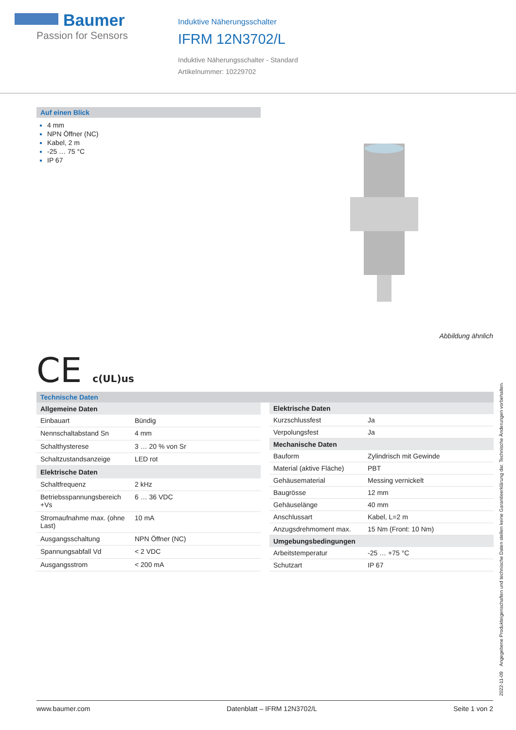Baumer
Passion for Sensors
Induktive Näherungsschalter
IFRM 12N3702/L
Induktive Näherungsschalter - Standard
Artikelnummer: 10229702
Auf einen Blick
4 mm
NPN Öffner (NC)
Kabel, 2 m
-25 … 75 °C
IP 67
Abbildung ähnlich
CE c(UL)us
Technische Daten
| Allgemeine Daten | |
| --- | --- |
| Einbauart | Bündig |
| Nennschaltabstand Sn | 4 mm |
| Schalthysterese | 3 … 20 % von Sr |
| Schaltzustandsanzeige | LED rot |
| Elektrische Daten | |
| Schaltfrequenz | 2 kHz |
| Betriebsspannungsbereich +Vs | 6 … 36 VDC |
| Stromaufnahme max. (ohne Last) | 10 mA |
| Ausgangsschaltung | NPN Öffner (NC) |
| Spannungsabfall Vd | < 2 VDC |
| Ausgangsstrom | < 200 mA |
| Elektrische Daten | |
| --- | --- |
| Kurzschlussfest | Ja |
| Verpolungsfest | Ja |
| Mechanische Daten | |
| Bauform | Zylindrisch mit Gewinde |
| Material (aktive Fläche) | PBT |
| Gehäusematerial | Messing vernickelt |
| Baugrösse | 12 mm |
| Gehäuselänge | 40 mm |
| Anschlussart | Kabel, L=2 m |
| Anzugsdrehmoment max. | 15 Nm (Front: 10 Nm) |
| Umgebungsbedingungen | |
| Arbeitstemperatur | -25 … +75 °C |
| Schutzart | IP 67 |
2022-11-09 Angegebene Produkteigenschaften und technische Daten stellen keine Garantieerklärung dar. Technische Änderungen vorbehalten.
www.baumer.com Datenblatt – IFRM 12N3702/L Seite 1 von 2